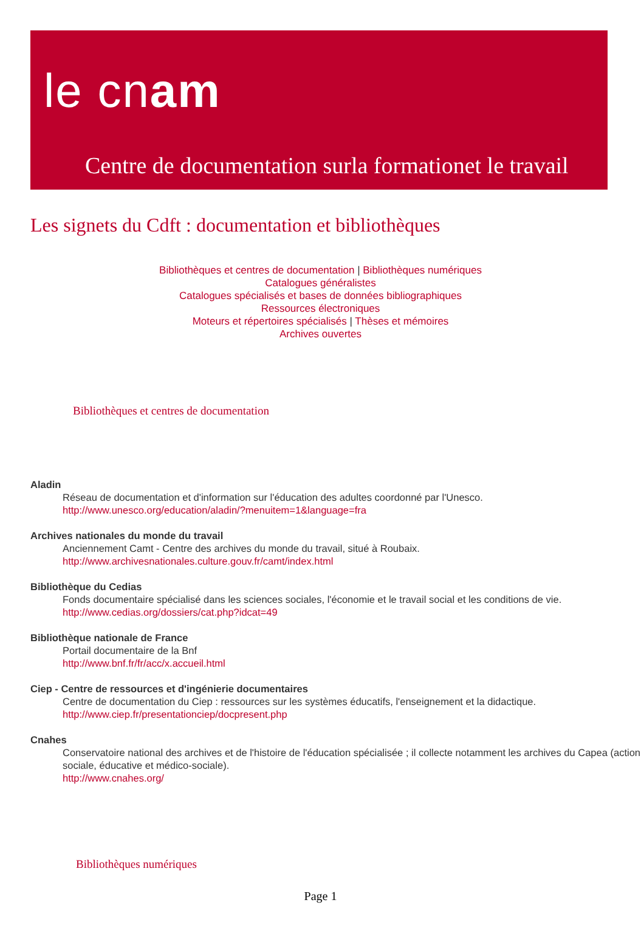le cnam
Centre de documentation surla formationet le travail
Les signets du Cdft : documentation et bibliothèques
Bibliothèques et centres de documentation | Bibliothèques numériques
Catalogues généralistes
Catalogues spécialisés et bases de données bibliographiques
Ressources électroniques
Moteurs et répertoires spécialisés | Thèses et mémoires
Archives ouvertes
Bibliothèques et centres de documentation
Aladin
Réseau de documentation et d'information sur l'éducation des adultes coordonné par l'Unesco.
http://www.unesco.org/education/aladin/?menuitem=1&language=fra
Archives nationales du monde du travail
Anciennement Camt - Centre des archives du monde du travail, situé à Roubaix.
http://www.archivesnationales.culture.gouv.fr/camt/index.html
Bibliothèque du Cedias
Fonds documentaire spécialisé dans les sciences sociales, l'économie et le travail social et les conditions de vie.
http://www.cedias.org/dossiers/cat.php?idcat=49
Bibliothèque nationale de France
Portail documentaire de la Bnf
http://www.bnf.fr/fr/acc/x.accueil.html
Ciep - Centre de ressources et d'ingénierie documentaires
Centre de documentation du Ciep : ressources sur les systèmes éducatifs, l'enseignement et la didactique.
http://www.ciep.fr/presentationciep/docpresent.php
Cnahes
Conservatoire national des archives et de l'histoire de l'éducation spécialisée ; il collecte notamment les archives du Capea (action sociale, éducative et médico-sociale).
http://www.cnahes.org/
Bibliothèques numériques
Page 1